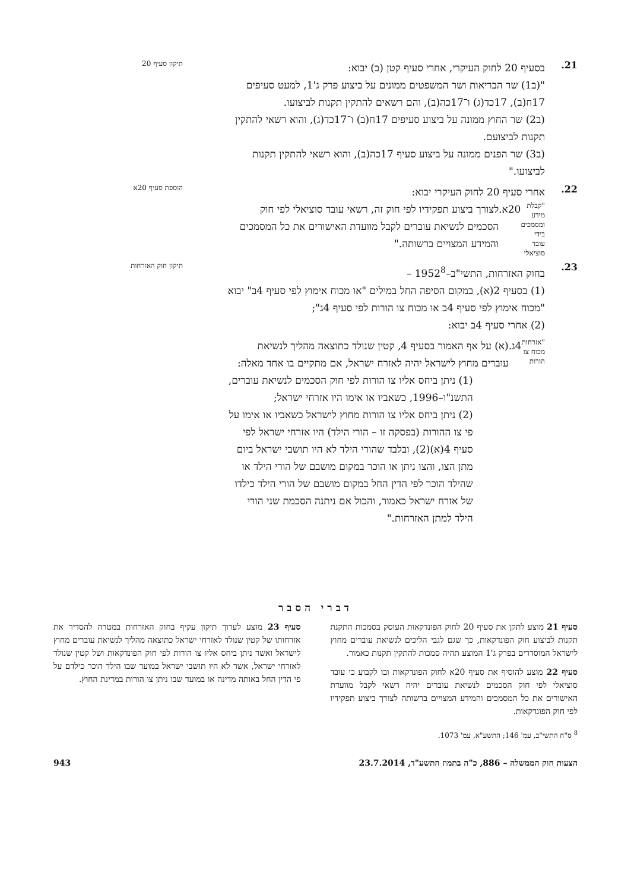21.
בסעיף 20 לחוק העיקרי, אחרי סעיף קטן (ב) יבוא:
תיקון סעיף 20
"(ב1) שר הבריאות ושר המשפטים ממונים על ביצוע פרק ג'1, למעט סעיפים 17ח(ב), 17כד(ג) ו־17כה(ב), והם רשאים להתקין תקנות לביצועו.
(ב2) שר החוץ ממונה על ביצוע סעיפים 17ח(ב) ו־17כד(ג), והוא רשאי להתקין תקנות לביצועם.
(ב3) שר הפנים ממונה על ביצוע סעיף 17כה(ב), והוא רשאי להתקין תקנות לביצועו."
22.
אחרי סעיף 20 לחוק העיקרי יבוא:
הוספת סעיף 20א
"קבלת מידע ומסמכים בידי עובד סוציאלי
20א. לצורך ביצוע תפקידיו לפי חוק זה, רשאי עובד סוציאלי לפי חוק הסכמים לנשיאת עוברים לקבל מוועדת האישורים את כל המסמכים והמידע המצויים ברשותה."
23.
בחוק האזרחות, התשי"ב–1952<sup>8</sup> –
תיקון חוק האזרחות
(1) בסעיף 2(א), במקום הסיפה החל במילים "או מכוח אימוץ לפי סעיף 4ב" יבוא "מכוח אימוץ לפי סעיף 4ב או מכוח צו הורות לפי סעיף 4ג";
(2) אחרי סעיף 4ב יבוא:
"אזרחות מכוח צו הורות
4ג. (א) על אף האמור בסעיף 4, קטין שנולד כתוצאה מהליך לנשיאת עוברים מחוץ לישראל יהיה לאזרח ישראל, אם מתקיים בו אחד מאלה:
(1) ניתן ביחס אליו צו הורות לפי חוק הסכמים לנשיאת עוברים, התשנ"ו–1996, כשאביו או אימו היו אזרחי ישראל;
(2) ניתן ביחס אליו צו הורות מחוץ לישראל כשאביו או אימו על פי צו ההורות (בפסקה זו – הורי הילד) היו אזרחי ישראל לפי סעיף 4(א)(2), ובלבד שהורי הילד לא היו תושבי ישראל ביום מתן הצו, והצו ניתן או הוכר במקום מושבם של הורי הילד או שהילד הוכר לפי הדין החל במקום מושבם של הורי הילד כילדו של אזרח ישראל כאמור, והכול אם ניתנה הסכמת שני הורי הילד למתן האזרחות."
דברי הסבר
סעיף 21 מוצע לתקן את סעיף 20 לחוק הפונדקאות העוסק בסמכות התקנת תקנות לביצוע חוק הפונדקאות, כך שגם לגבי הליכים לנשיאת עוברים מחוץ לישראל המוסדרים בפרק ג'1 המוצע תהיה סמכות להתקין תקנות כאמור.
סעיף 22 מוצע להוסיף את סעיף 20א לחוק הפונדקאות ובו לקבוע כי עובד סוציאלי לפי חוק הסכמים לנשיאת עוברים יהיה רשאי לקבל מוועדת האישורים את כל המסמכים והמידע המצויים ברשותה לצורך ביצוע תפקידיו לפי חוק הפונדקאות.
סעיף 23 מוצע לערוך תיקון עקיף בחוק האזרחות במטרה להסדיר את אזרחותו של קטין שנולד לאזרחי ישראל כתוצאה מהליך לנשיאת עוברים מחוץ לישראל ואשר ניתן ביחס אליו צו הורות לפי חוק הפונדקאות ושל קטין שנולד לאזרחי ישראל, אשר לא היו תושבי ישראל במועד שבו הילד הוכר כילדם על פי הדין החל באותה מדינה או במועד שבו ניתן צו הורות במדינת החוץ.
<sup>8</sup> ס"ח התשי"ב, עמ' 146; התשע"א, עמ' 1073.
הצעות חוק הממשלה – 886, כ"ה בתמוז התשע"ד, 23.7.2014 943